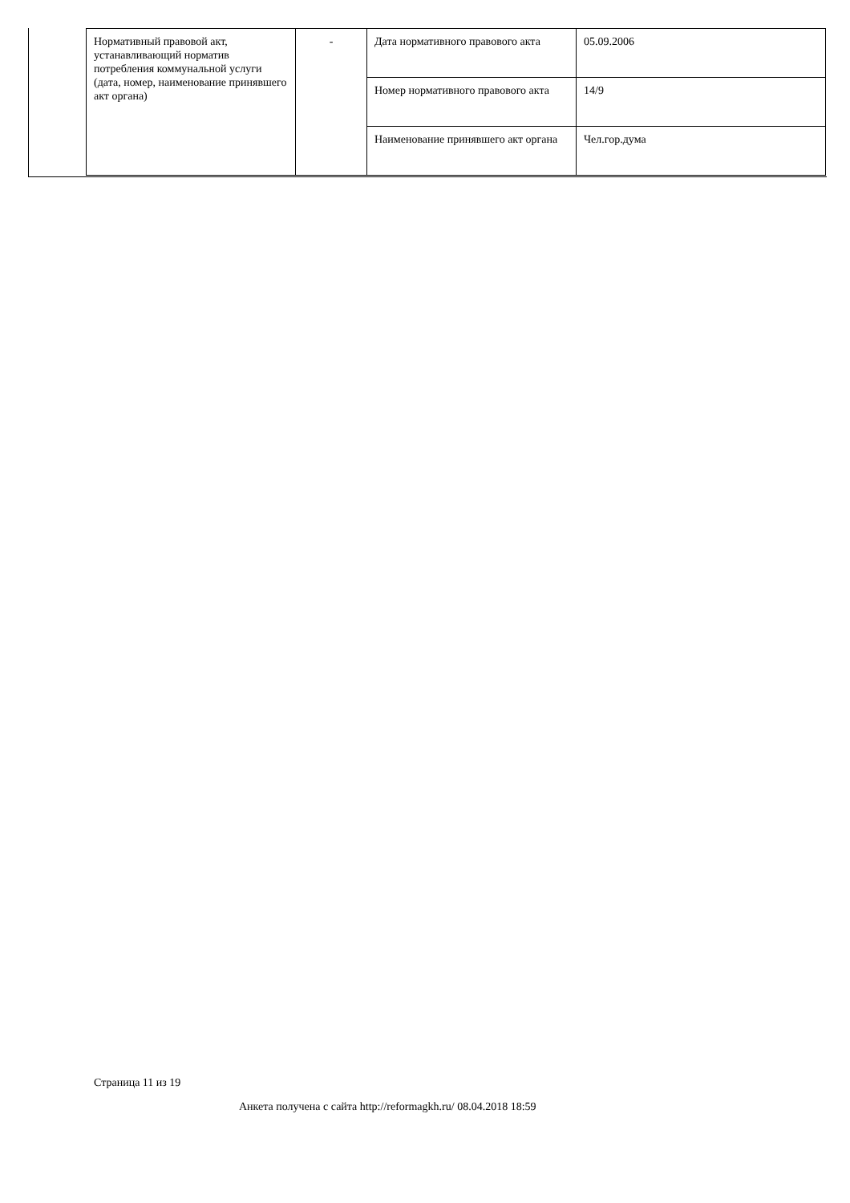| Нормативный правовой акт, устанавливающий норматив потребления коммунальной услуги (дата, номер, наименование принявшего акт органа) | - | Дата нормативного правового акта | 05.09.2006 |
| | | Номер нормативного правового акта | 14/9 |
| | | Наименование принявшего акт органа | Чел.гор.дума |
Страница 11 из 19
Анкета получена с сайта http://reformagkh.ru/ 08.04.2018 18:59